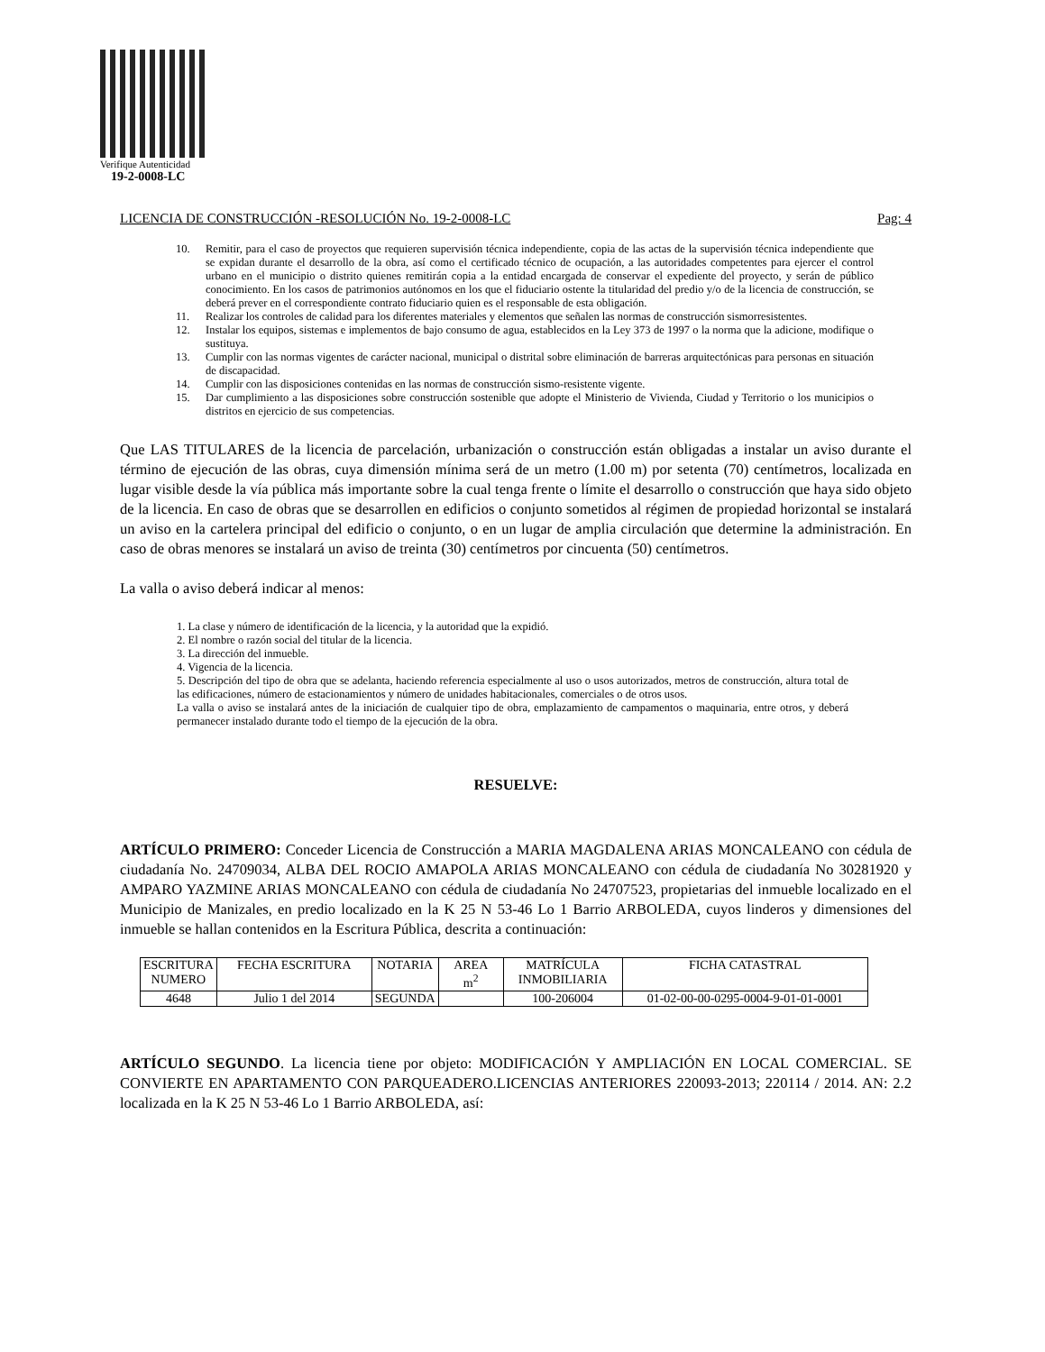Verifique Autenticidad
19-2-0008-LC
LICENCIA DE CONSTRUCCIÓN -RESOLUCIÓN No. 19-2-0008-LC Pag: 4
10. Remitir, para el caso de proyectos que requieren supervisión técnica independiente, copia de las actas de la supervisión técnica independiente que se expidan durante el desarrollo de la obra, así como el certificado técnico de ocupación, a las autoridades competentes para ejercer el control urbano en el municipio o distrito quienes remitirán copia a la entidad encargada de conservar el expediente del proyecto, y serán de público conocimiento. En los casos de patrimonios autónomos en los que el fiduciario ostente la titularidad del predio y/o de la licencia de construcción, se deberá prever en el correspondiente contrato fiduciario quien es el responsable de esta obligación.
11. Realizar los controles de calidad para los diferentes materiales y elementos que señalen las normas de construcción sismorresistentes.
12. Instalar los equipos, sistemas e implementos de bajo consumo de agua, establecidos en la Ley 373 de 1997 o la norma que la adicione, modifique o sustituya.
13. Cumplir con las normas vigentes de carácter nacional, municipal o distrital sobre eliminación de barreras arquitectónicas para personas en situación de discapacidad.
14. Cumplir con las disposiciones contenidas en las normas de construcción sismo-resistente vigente.
15. Dar cumplimiento a las disposiciones sobre construcción sostenible que adopte el Ministerio de Vivienda, Ciudad y Territorio o los municipios o distritos en ejercicio de sus competencias.
Que LAS TITULARES de la licencia de parcelación, urbanización o construcción están obligadas a instalar un aviso durante el término de ejecución de las obras, cuya dimensión mínima será de un metro (1.00 m) por setenta (70) centímetros, localizada en lugar visible desde la vía pública más importante sobre la cual tenga frente o límite el desarrollo o construcción que haya sido objeto de la licencia. En caso de obras que se desarrollen en edificios o conjunto sometidos al régimen de propiedad horizontal se instalará un aviso en la cartelera principal del edificio o conjunto, o en un lugar de amplia circulación que determine la administración. En caso de obras menores se instalará un aviso de treinta (30) centímetros por cincuenta (50) centímetros.
La valla o aviso deberá indicar al menos:
1. La clase y número de identificación de la licencia, y la autoridad que la expidió.
2. El nombre o razón social del titular de la licencia.
3. La dirección del inmueble.
4. Vigencia de la licencia.
5. Descripción del tipo de obra que se adelanta, haciendo referencia especialmente al uso o usos autorizados, metros de construcción, altura total de las edificaciones, número de estacionamientos y número de unidades habitacionales, comerciales o de otros usos.
La valla o aviso se instalará antes de la iniciación de cualquier tipo de obra, emplazamiento de campamentos o maquinaria, entre otros, y deberá permanecer instalado durante todo el tiempo de la ejecución de la obra.
RESUELVE:
ARTÍCULO PRIMERO: Conceder Licencia de Construcción a MARIA MAGDALENA ARIAS MONCALEANO con cédula de ciudadanía No. 24709034, ALBA DEL ROCIO AMAPOLA ARIAS MONCALEANO con cédula de ciudadanía No 30281920 y AMPARO YAZMINE ARIAS MONCALEANO con cédula de ciudadanía No 24707523, propietarias del inmueble localizado en el Municipio de Manizales, en predio localizado en la K 25 N 53-46 Lo 1 Barrio ARBOLEDA, cuyos linderos y dimensiones del inmueble se hallan contenidos en la Escritura Pública, descrita a continuación:
| ESCRITURA NUMERO | FECHA ESCRITURA | NOTARIA | AREA m<sup>2</sup> | MATRÍCULA INMOBILIARIA | FICHA CATASTRAL |
| 4648 | Julio 1 del 2014 | SEGUNDA | | 100-206004 | 01-02-00-00-0295-0004-9-01-01-0001 |
ARTÍCULO SEGUNDO. La licencia tiene por objeto: MODIFICACIÓN Y AMPLIACIÓN EN LOCAL COMERCIAL. SE CONVIERTE EN APARTAMENTO CON PARQUEADERO.LICENCIAS ANTERIORES 220093-2013; 220114 / 2014. AN: 2.2 localizada en la K 25 N 53-46 Lo 1 Barrio ARBOLEDA, así: